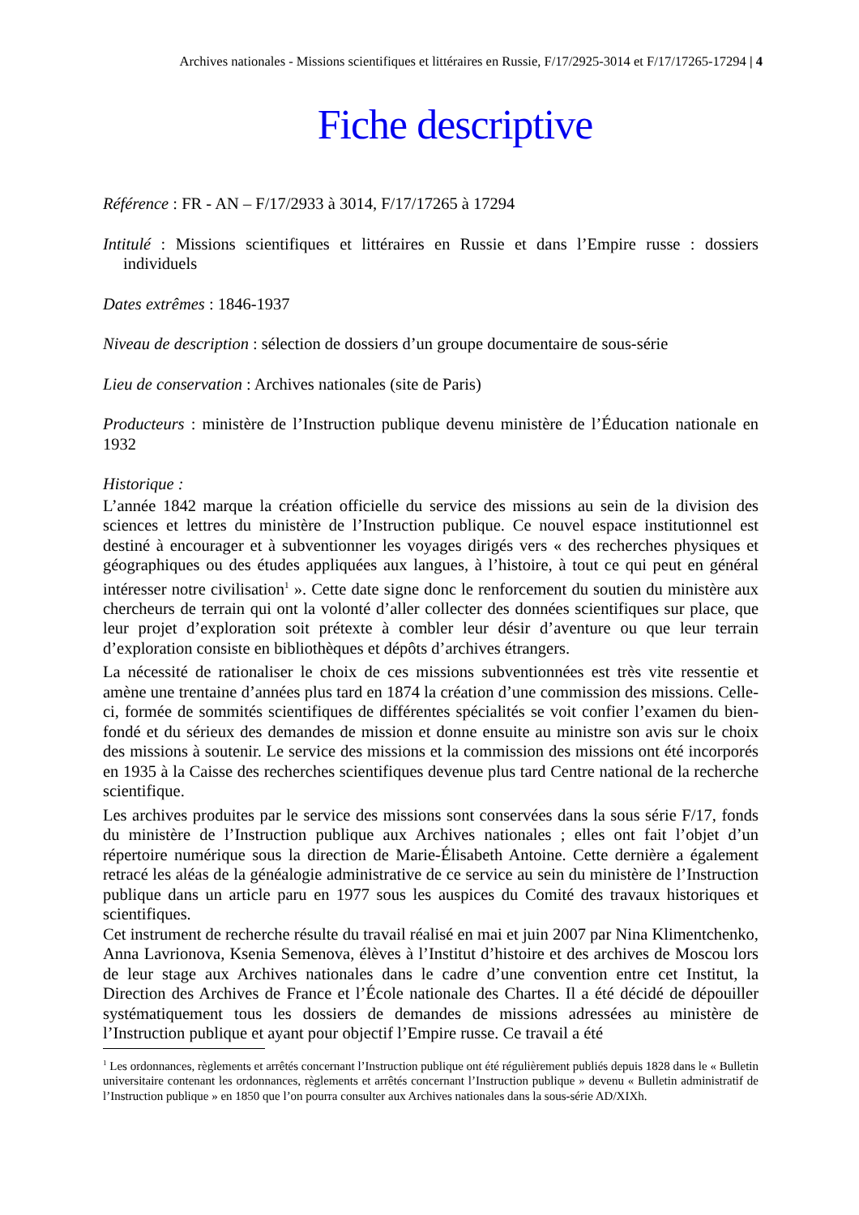Archives nationales - Missions scientifiques et littéraires en Russie, F/17/2925-3014 et F/17/17265-17294 | 4
Fiche descriptive
Référence : FR - AN – F/17/2933 à 3014, F/17/17265 à 17294
Intitulé : Missions scientifiques et littéraires en Russie et dans l’Empire russe : dossiers individuels
Dates extrêmes : 1846-1937
Niveau de description : sélection de dossiers d’un groupe documentaire de sous-série
Lieu de conservation : Archives nationales (site de Paris)
Producteurs : ministère de l’Instruction publique devenu ministère de l’Éducation nationale en 1932
Historique :
L’année 1842 marque la création officielle du service des missions au sein de la division des sciences et lettres du ministère de l’Instruction publique. Ce nouvel espace institutionnel est destiné à encourager et à subventionner les voyages dirigés vers « des recherches physiques et géographiques ou des études appliquées aux langues, à l’histoire, à tout ce qui peut en général intéresser notre civilisation<sup>1</sup> ». Cette date signe donc le renforcement du soutien du ministère aux chercheurs de terrain qui ont la volonté d’aller collecter des données scientifiques sur place, que leur projet d’exploration soit prétexte à combler leur désir d’aventure ou que leur terrain d’exploration consiste en bibliothèques et dépôts d’archives étrangers.
La nécessité de rationaliser le choix de ces missions subventionnées est très vite ressentie et amène une trentaine d’années plus tard en 1874 la création d’une commission des missions. Celle-ci, formée de sommités scientifiques de différentes spécialités se voit confier l’examen du bien-fondé et du sérieux des demandes de mission et donne ensuite au ministre son avis sur le choix des missions à soutenir. Le service des missions et la commission des missions ont été incorporés en 1935 à la Caisse des recherches scientifiques devenue plus tard Centre national de la recherche scientifique.
Les archives produites par le service des missions sont conservées dans la sous série F/17, fonds du ministère de l’Instruction publique aux Archives nationales ; elles ont fait l’objet d’un répertoire numérique sous la direction de Marie-Élisabeth Antoine. Cette dernière a également retracé les aléas de la généalogie administrative de ce service au sein du ministère de l’Instruction publique dans un article paru en 1977 sous les auspices du Comité des travaux historiques et scientifiques.
Cet instrument de recherche résulte du travail réalisé en mai et juin 2007 par Nina Klimentchenko, Anna Lavrionova, Ksenia Semenova, élèves à l’Institut d’histoire et des archives de Moscou lors de leur stage aux Archives nationales dans le cadre d’une convention entre cet Institut, la Direction des Archives de France et l’École nationale des Chartes. Il a été décidé de dépouiller systématiquement tous les dossiers de demandes de missions adressées au ministère de l’Instruction publique et ayant pour objectif l’Empire russe. Ce travail a été
<sup>1</sup> Les ordonnances, règlements et arrêtés concernant l’Instruction publique ont été régulièrement publiés depuis 1828 dans le « Bulletin universitaire contenant les ordonnances, règlements et arrêtés concernant l’Instruction publique » devenu « Bulletin administratif de l’Instruction publique » en 1850 que l’on pourra consulter aux Archives nationales dans la sous-série AD/XIXh.